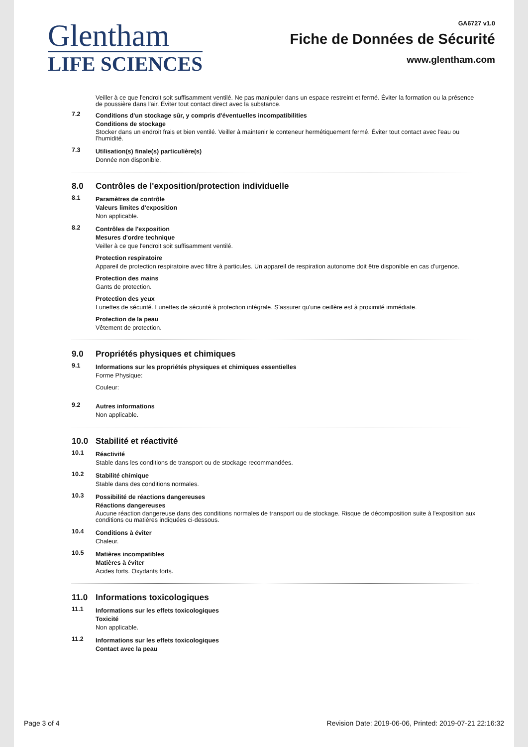Glentham
LIFE SCIENCES
GA6727 v1.0
Fiche de Données de Sécurité
www.glentham.com
Veiller à ce que l'endroit soit suffisamment ventilé. Ne pas manipuler dans un espace restreint et fermé. Éviter la formation ou la présence de poussière dans l'air. Éviter tout contact direct avec la substance.
7.2
Conditions d'un stockage sûr, y compris d'éventuelles incompatibilities
Conditions de stockage
Stocker dans un endroit frais et bien ventilé. Veiller à maintenir le conteneur hermétiquement fermé. Éviter tout contact avec l'eau ou l'humidité.
7.3
Utilisation(s) finale(s) particulière(s)
Donnée non disponible.
8.0 Contrôles de l'exposition/protection individuelle
8.1
Paramètres de contrôle
Valeurs limites d'exposition
Non applicable.
8.2
Contrôles de l'exposition
Mesures d'ordre technique
Veiller à ce que l'endroit soit suffisamment ventilé.
Protection respiratoire
Appareil de protection respiratoire avec filtre à particules. Un appareil de respiration autonome doit être disponible en cas d'urgence.
Protection des mains
Gants de protection.
Protection des yeux
Lunettes de sécurité. Lunettes de sécurité à protection intégrale. S'assurer qu'une oeillère est à proximité immédiate.
Protection de la peau
Vêtement de protection.
9.0 Propriétés physiques et chimiques
9.1
Informations sur les propriétés physiques et chimiques essentielles
Forme Physique:
Couleur:
9.2
Autres informations
Non applicable.
10.0 Stabilité et réactivité
10.1
Réactivité
Stable dans les conditions de transport ou de stockage recommandées.
10.2
Stabilité chimique
Stable dans des conditions normales.
10.3
Possibilité de réactions dangereuses
Réactions dangereuses
Aucune réaction dangereuse dans des conditions normales de transport ou de stockage. Risque de décomposition suite à l'exposition aux conditions ou matières indiquées ci-dessous.
10.4
Conditions à éviter
Chaleur.
10.5
Matières incompatibles
Matières à éviter
Acides forts. Oxydants forts.
11.0 Informations toxicologiques
11.1
Informations sur les effets toxicologiques
Toxicité
Non applicable.
11.2
Informations sur les effets toxicologiques
Contact avec la peau
Page 3 of 4 Revision Date: 2019-06-06, Printed: 2019-07-21 22:16:32